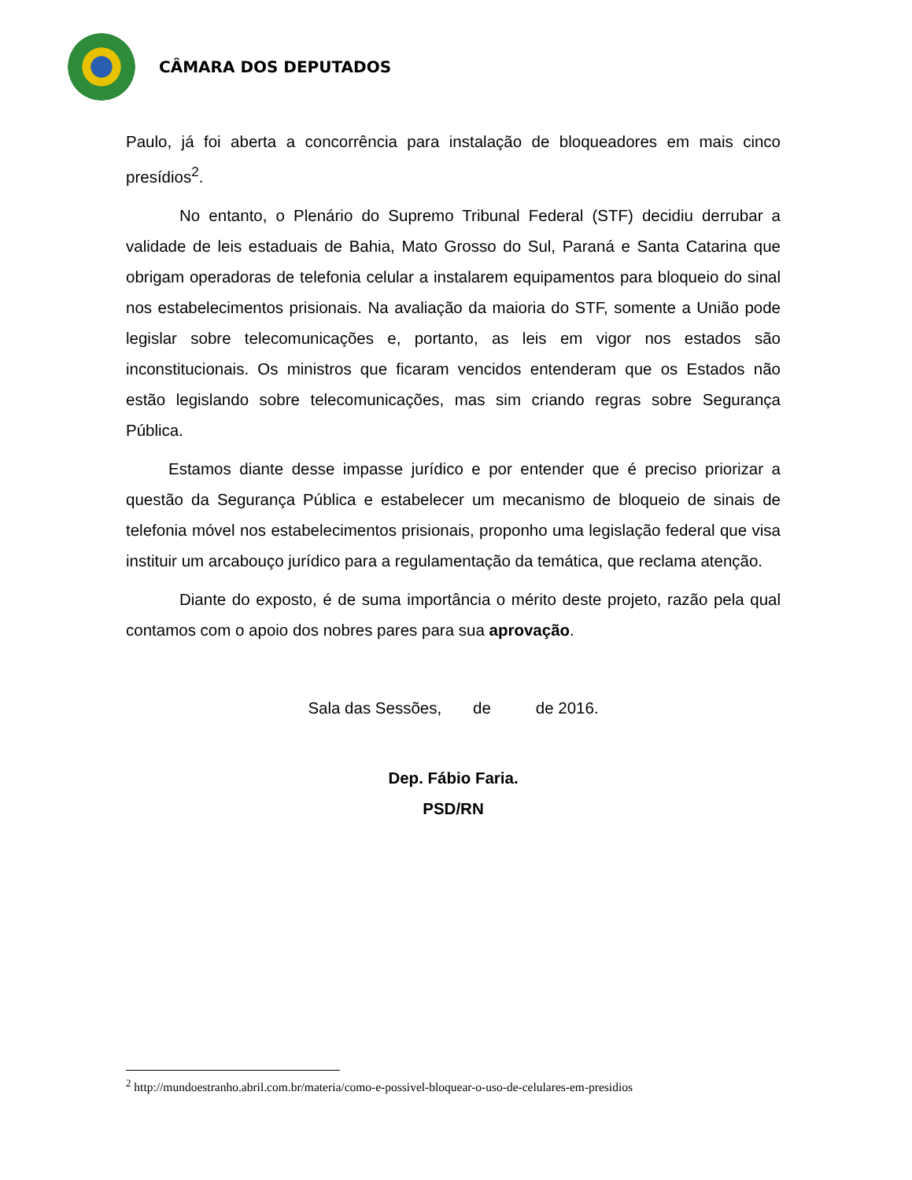CÂMARA DOS DEPUTADOS
Paulo, já foi aberta a concorrência para instalação de bloqueadores em mais cinco presídios<sup>2</sup>.
No entanto, o Plenário do Supremo Tribunal Federal (STF) decidiu derrubar a validade de leis estaduais de Bahia, Mato Grosso do Sul, Paraná e Santa Catarina que obrigam operadoras de telefonia celular a instalarem equipamentos para bloqueio do sinal nos estabelecimentos prisionais. Na avaliação da maioria do STF, somente a União pode legislar sobre telecomunicações e, portanto, as leis em vigor nos estados são inconstitucionais. Os ministros que ficaram vencidos entenderam que os Estados não estão legislando sobre telecomunicações, mas sim criando regras sobre Segurança Pública.
Estamos diante desse impasse jurídico e por entender que é preciso priorizar a questão da Segurança Pública e estabelecer um mecanismo de bloqueio de sinais de telefonia móvel nos estabelecimentos prisionais, proponho uma legislação federal que visa instituir um arcabouço jurídico para a regulamentação da temática, que reclama atenção.
Diante do exposto, é de suma importância o mérito deste projeto, razão pela qual contamos com o apoio dos nobres pares para sua aprovação.
Sala das Sessões, de de 2016.
Dep. Fábio Faria.
PSD/RN
<sup>2</sup> http://mundoestranho.abril.com.br/materia/como-e-possivel-bloquear-o-uso-de-celulares-em-presidios